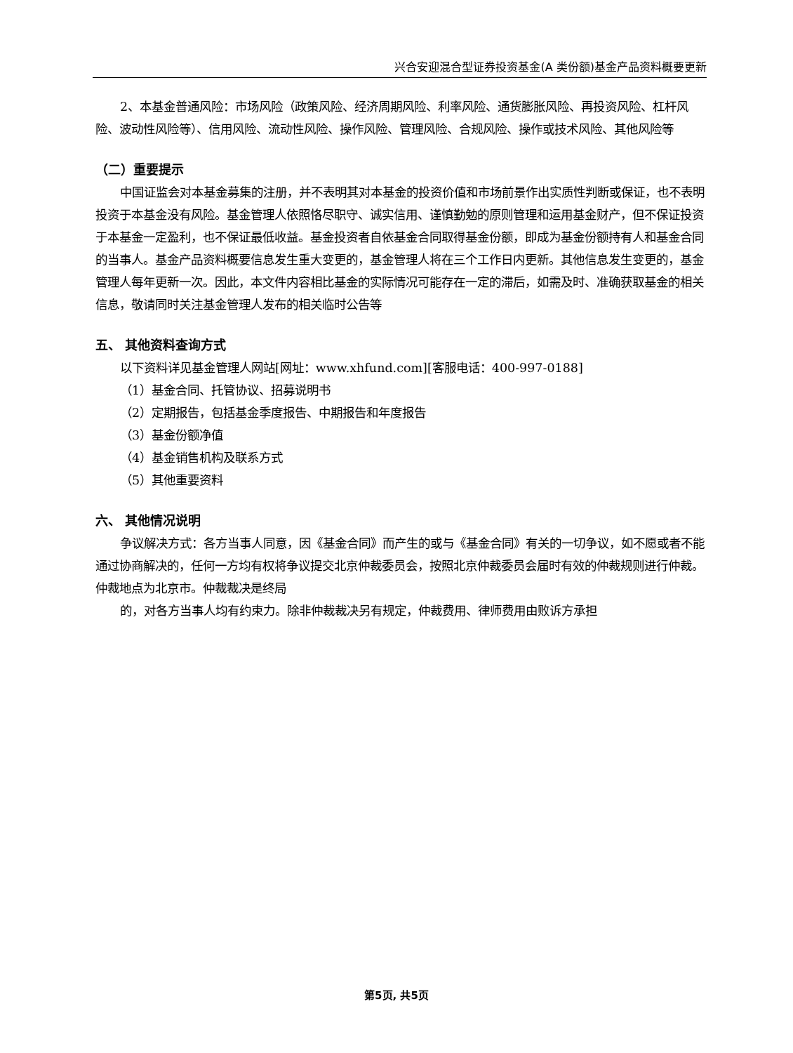兴合安迎混合型证券投资基金(A 类份额)基金产品资料概要更新
2、本基金普通风险：市场风险（政策风险、经济周期风险、利率风险、通货膨胀风险、再投资风险、杠杆风险、波动性风险等）、信用风险、流动性风险、操作风险、管理风险、合规风险、操作或技术风险、其他风险等
（二）重要提示
中国证监会对本基金募集的注册，并不表明其对本基金的投资价值和市场前景作出实质性判断或保证，也不表明投资于本基金没有风险。基金管理人依照恪尽职守、诚实信用、谨慎勤勉的原则管理和运用基金财产，但不保证投资于本基金一定盈利，也不保证最低收益。基金投资者自依基金合同取得基金份额，即成为基金份额持有人和基金合同的当事人。基金产品资料概要信息发生重大变更的，基金管理人将在三个工作日内更新。其他信息发生变更的，基金管理人每年更新一次。因此，本文件内容相比基金的实际情况可能存在一定的滞后，如需及时、准确获取基金的相关信息，敬请同时关注基金管理人发布的相关临时公告等
五、 其他资料查询方式
以下资料详见基金管理人网站[网址：www.xhfund.com][客服电话：400-997-0188]
（1）基金合同、托管协议、招募说明书
（2）定期报告，包括基金季度报告、中期报告和年度报告
（3）基金份额净值
（4）基金销售机构及联系方式
（5）其他重要资料
六、 其他情况说明
争议解决方式：各方当事人同意，因《基金合同》而产生的或与《基金合同》有关的一切争议，如不愿或者不能通过协商解决的，任何一方均有权将争议提交北京仲裁委员会，按照北京仲裁委员会届时有效的仲裁规则进行仲裁。仲裁地点为北京市。仲裁裁决是终局
的，对各方当事人均有约束力。除非仲裁裁决另有规定，仲裁费用、律师费用由败诉方承担
第5页, 共5页